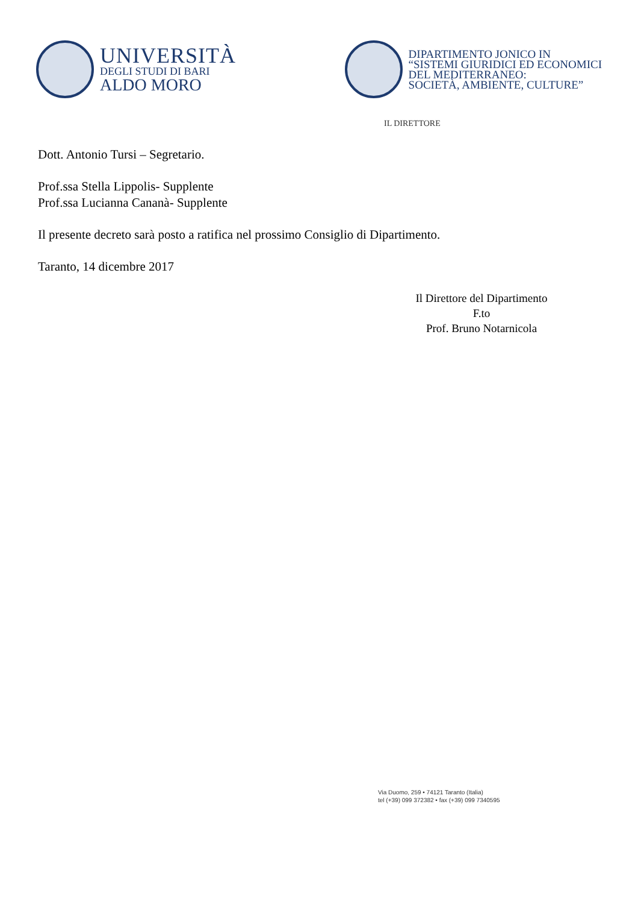UNIVERSITÀ
DEGLI STUDI DI BARI
ALDO MORO
DIPARTIMENTO JONICO IN
“SISTEMI GIURIDICI ED ECONOMICI
DEL MEDITERRANEO:
SOCIETÀ, AMBIENTE, CULTURE”
IL DIRETTORE
Dott. Antonio Tursi – Segretario.
Prof.ssa Stella Lippolis- Supplente
Prof.ssa Lucianna Cananà- Supplente
Il presente decreto sarà posto a ratifica nel prossimo Consiglio di Dipartimento.
Taranto, 14 dicembre 2017
Il Direttore del Dipartimento
F.to
Prof. Bruno Notarnicola
Via Duomo, 259 • 74121 Taranto (Italia)
tel (+39) 099 372382 • fax (+39) 099 7340595